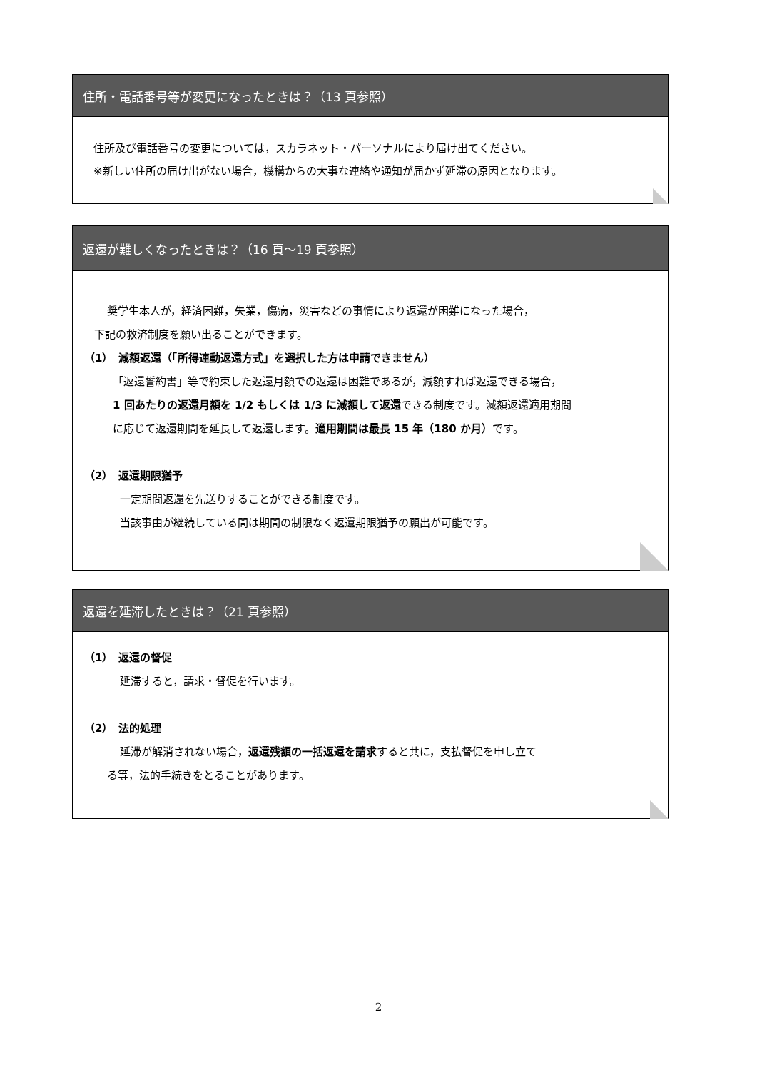住所・電話番号等が変更になったときは？（13 頁参照）
住所及び電話番号の変更については，スカラネット・パーソナルにより届け出てください。
※新しい住所の届け出がない場合，機構からの大事な連絡や通知が届かず延滞の原因となります。
返還が難しくなったときは？（16 頁～19 頁参照）
奨学生本人が，経済困難，失業，傷病，災害などの事情により返還が困難になった場合，
下記の救済制度を願い出ることができます。
（1）　減額返還（「所得連動返還方式」を選択した方は申請できません）
「返還誓約書」等で約束した返還月額での返還は困難であるが，減額すれば返還できる場合，
1 回あたりの返還月額を 1/2 もしくは 1/3 に減額して返還できる制度です。減額返還適用期間
に応じて返還期間を延長して返還します。適用期間は最長 15 年（180 か月）です。
（2）　返還期限猶予
一定期間返還を先送りすることができる制度です。
当該事由が継続している間は期間の制限なく返還期限猶予の願出が可能です。
返還を延滞したときは？（21 頁参照）
（1）　返還の督促
延滞すると，請求・督促を行います。
（2）　法的処理
延滞が解消されない場合，返還残額の一括返還を請求すると共に，支払督促を申し立て
る等，法的手続きをとることがあります。
2